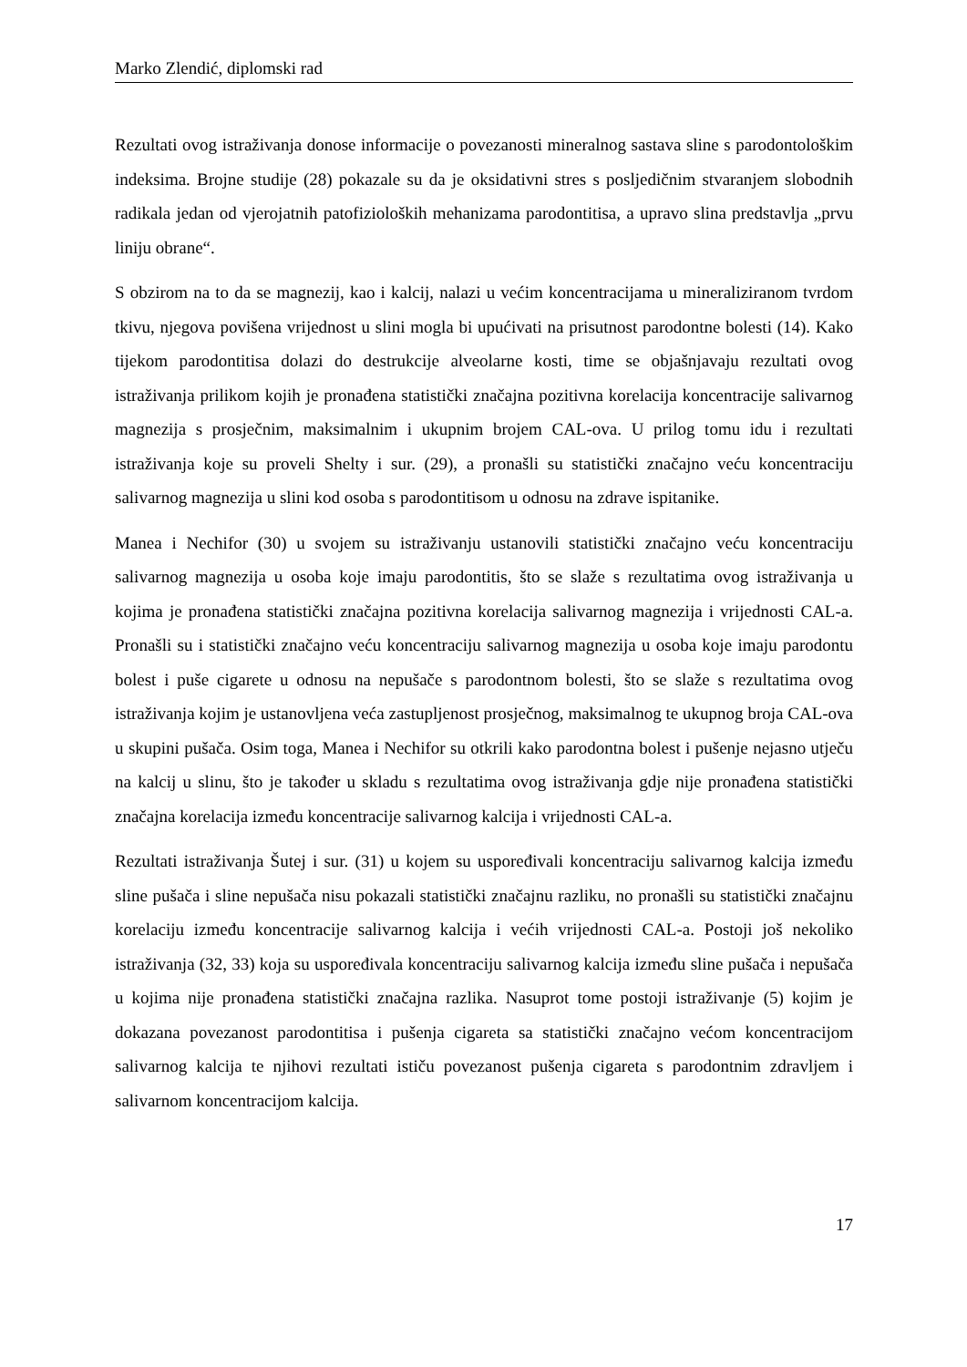Marko Zlendić, diplomski rad
Rezultati ovog istraživanja donose informacije o povezanosti mineralnog sastava sline s parodontološkim indeksima. Brojne studije (28) pokazale su da je oksidativni stres s posljedičnim stvaranjem slobodnih radikala jedan od vjerojatnih patofizioloških mehanizama parodontitisa, a upravo slina predstavlja „prvu liniju obrane“.
S obzirom na to da se magnezij, kao i kalcij, nalazi u većim koncentracijama u mineraliziranom tvrdom tkivu, njegova povišena vrijednost u slini mogla bi upućivati na prisutnost parodontne bolesti (14). Kako tijekom parodontitisa dolazi do destrukcije alveolarne kosti, time se objašnjavaju rezultati ovog istraživanja prilikom kojih je pronađena statistički značajna pozitivna korelacija koncentracije salivarnog magnezija s prosječnim, maksimalnim i ukupnim brojem CAL-ova. U prilog tomu idu i rezultati istraživanja koje su proveli Shelty i sur. (29), a pronašli su statistički značajno veću koncentraciju salivarnog magnezija u slini kod osoba s parodontitisom u odnosu na zdrave ispitanike.
Manea i Nechifor (30) u svojem su istraživanju ustanovili statistički značajno veću koncentraciju salivarnog magnezija u osoba koje imaju parodontitis, što se slaže s rezultatima ovog istraživanja u kojima je pronađena statistički značajna pozitivna korelacija salivarnog magnezija i vrijednosti CAL-a. Pronašli su i statistički značajno veću koncentraciju salivarnog magnezija u osoba koje imaju parodontu bolest i puše cigarete u odnosu na nepušače s parodontnom bolesti, što se slaže s rezultatima ovog istraživanja kojim je ustanovljena veća zastupljenost prosječnog, maksimalnog te ukupnog broja CAL-ova u skupini pušača. Osim toga, Manea i Nechifor su otkrili kako parodontna bolest i pušenje nejasno utječu na kalcij u slinu, što je također u skladu s rezultatima ovog istraživanja gdje nije pronađena statistički značajna korelacija između koncentracije salivarnog kalcija i vrijednosti CAL-a.
Rezultati istraživanja Šutej i sur. (31) u kojem su uspoređivali koncentraciju salivarnog kalcija između sline pušača i sline nepušača nisu pokazali statistički značajnu razliku, no pronašli su statistički značajnu korelaciju između koncentracije salivarnog kalcija i većih vrijednosti CAL-a. Postoji još nekoliko istraživanja (32, 33) koja su uspoređivala koncentraciju salivarnog kalcija između sline pušača i nepušača u kojima nije pronađena statistički značajna razlika. Nasuprot tome postoji istraživanje (5) kojim je dokazana povezanost parodontitisa i pušenja cigareta sa statistički značajno većom koncentracijom salivarnog kalcija te njihovi rezultati ističu povezanost pušenja cigareta s parodontnim zdravljem i salivarnom koncentracijom kalcija.
17